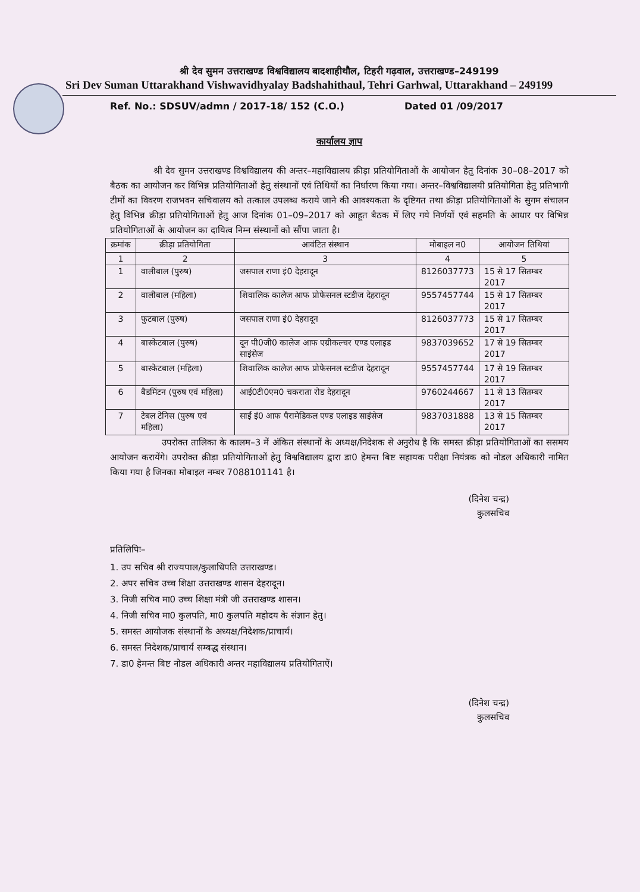श्री देव सुमन उत्तराखण्ड विश्वविद्यालय बादशाहीथौल, टिहरी गढ़वाल, उत्तराखण्ड–249199
Sri Dev Suman Uttarakhand Vishwavidhyalay Badshahithaul, Tehri Garhwal, Uttarakhand – 249199
Ref. No.: SDSUV/admn / 2017-18/ 152 (C.O.) Dated 01 /09/2017
कार्यालय ज्ञाप
श्री देव सुमन उत्तराखण्ड विश्वविद्यालय की अन्तर–महाविद्यालय क्रीड़ा प्रतियोगिताओं के आयोजन हेतु दिनांक 30–08–2017 को बैठक का आयोजन कर विभिन्न प्रतियोगिताओं हेतु संस्थानों एवं तिथियों का निर्धारण किया गया। अन्तर–विश्वविद्यालयी प्रतियोगिता हेतु प्रतिभागी टीमों का विवरण राजभवन सचिवालय को तत्काल उपलब्ध कराये जाने की आवश्यकता के दृष्टिगत तथा क्रीड़ा प्रतियोगिताओं के सुगम संचालन हेतु विभिन्न क्रीड़ा प्रतियोगिताओं हेतु आज दिनांक 01–09–2017 को आहूत बैठक में लिए गये निर्णयों एवं सहमति के आधार पर विभिन्न प्रतियोगिताओं के आयोजन का दायित्व निम्न संस्थानों को सौंपा जाता है।
| क्रमांक | क्रीड़ा प्रतियोगिता | आवंटित संस्थान | मोबाइल न0 | आयोजन तिथियां |
| --- | --- | --- | --- | --- |
| 1 | 2 | 3 | 4 | 5 |
| 1 | वालीबाल (पुरुष) | जसपाल राणा इं0 देहरादून | 8126037773 | 15 से 17 सितम्बर 2017 |
| 2 | वालीबाल (महिला) | शिवालिक कालेज आफ प्रोफेसनल स्टडीज देहरादून | 9557457744 | 15 से 17 सितम्बर 2017 |
| 3 | फुटबाल (पुरुष) | जसपाल राणा इं0 देहरादून | 8126037773 | 15 से 17 सितम्बर 2017 |
| 4 | बास्केटबाल (पुरुष) | दून पी0जी0 कालेज आफ एग्रीकल्चर एण्ड एलाइड साइंसेज | 9837039652 | 17 से 19 सितम्बर 2017 |
| 5 | बास्केटबाल (महिला) | शिवालिक कालेज आफ प्रोफेसनल स्टडीज देहरादून | 9557457744 | 17 से 19 सितम्बर 2017 |
| 6 | बैडमिंटन (पुरुष एवं महिला) | आई0टी0एम0 चकराता रोड देहरादून | 9760244667 | 11 से 13 सितम्बर 2017 |
| 7 | टेबल टेनिस (पुरुष एवं महिला) | साईं इं0 आफ पैरामेडिकल एण्ड एलाइड साइंसेज | 9837031888 | 13 से 15 सितम्बर 2017 |
उपरोक्त तालिका के कालम–3 में अंकित संस्थानों के अध्यक्ष/निदेशक से अनुरोध है कि समस्त क्रीड़ा प्रतियोगिताओं का ससमय आयोजन करायेंगे। उपरोक्त क्रीड़ा प्रतियोगिताओं हेतु विश्वविद्यालय द्वारा डा0 हेमन्त बिष्ट सहायक परीक्षा नियंत्रक को नोडल अधिकारी नामित किया गया है जिनका मोबाइल नम्बर 7088101141 है।
(दिनेश चन्द्र)
कुलसचिव
प्रतिलिपिः–
1. उप सचिव श्री राज्यपाल/कुलाधिपति उत्तराखण्ड।
2. अपर सचिव उच्च शिक्षा उत्तराखण्ड शासन देहरादून।
3. निजी सचिव मा0 उच्च शिक्षा मंत्री जी उत्तराखण्ड शासन।
4. निजी सचिव मा0 कुलपति, मा0 कुलपति महोदय के संज्ञान हेतु।
5. समस्त आयोजक संस्थानों के अध्यक्ष/निदेशक/प्राचार्य।
6. समस्त निदेशक/प्राचार्य सम्बद्ध संस्थान।
7. डा0 हेमन्त बिष्ट नोडल अधिकारी अन्तर महाविद्यालय प्रतियोगिताऐं।
(दिनेश चन्द्र)
कुलसचिव